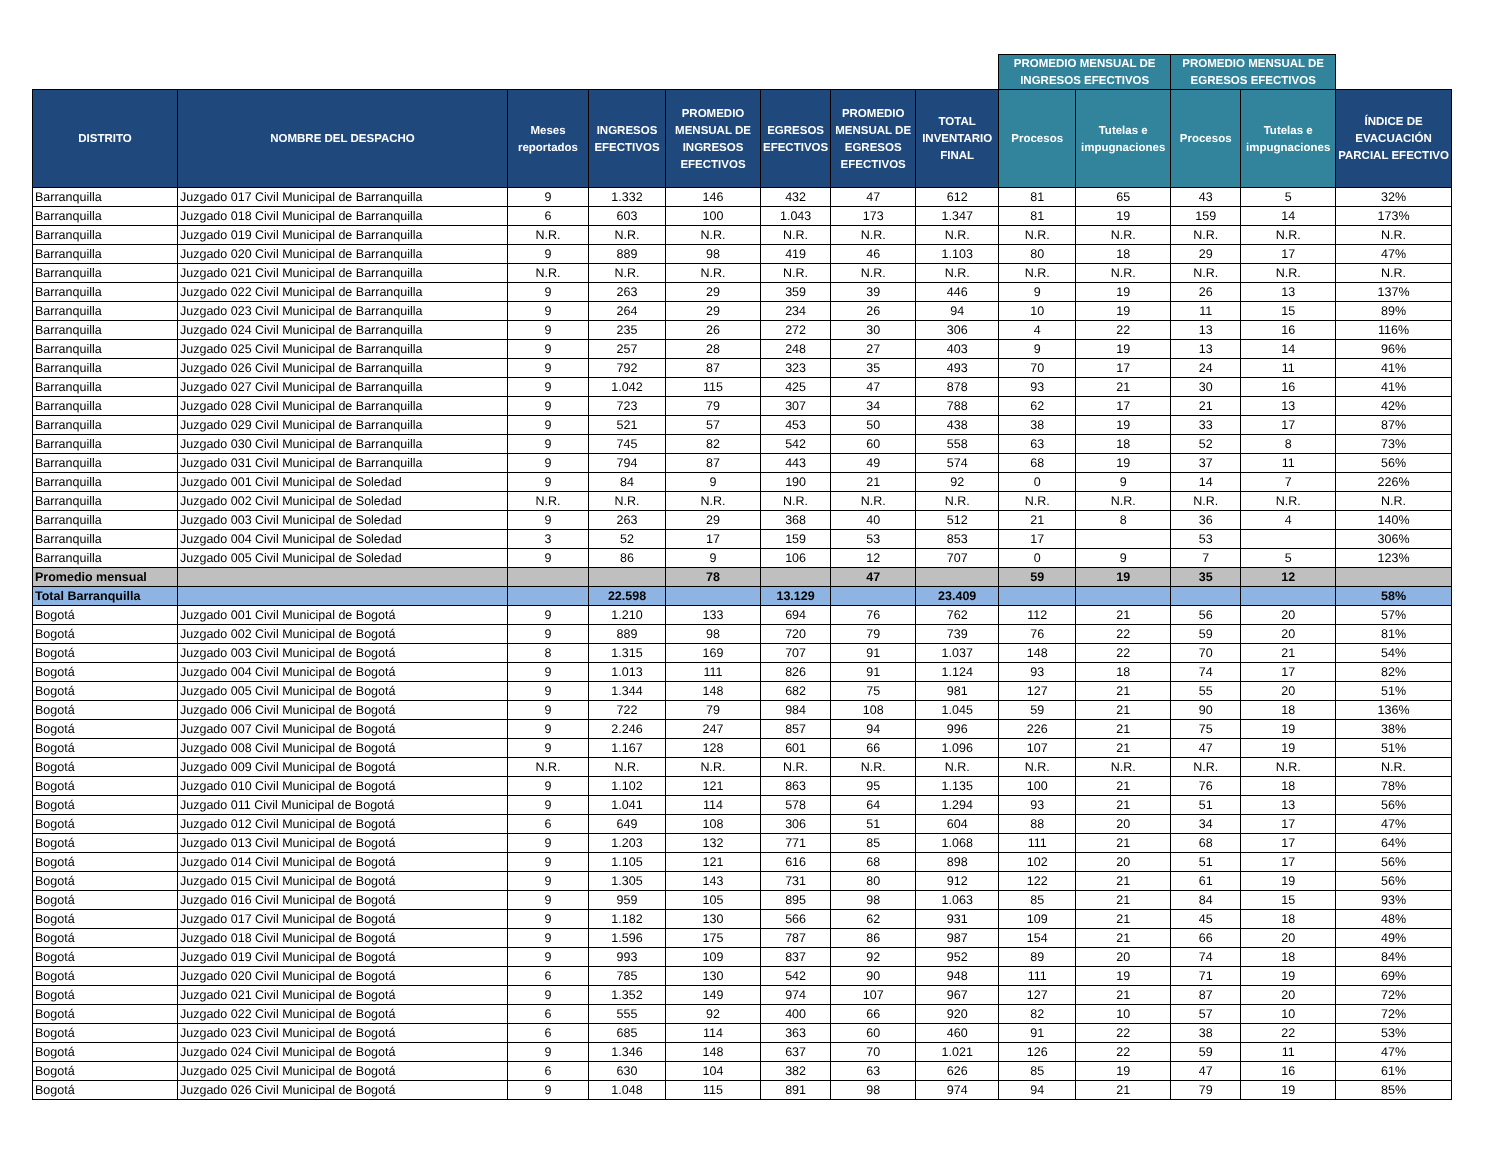| | | | | | | | | PROMEDIO MENSUAL DE INGRESOS EFECTIVOS | | PROMEDIO MENSUAL DE EGRESOS EFECTIVOS | | |
| --- | --- | --- | --- | --- | --- | --- | --- | --- | --- | --- | --- | --- |
| DISTRITO | NOMBRE DEL DESPACHO | Meses reportados | INGRESOS EFECTIVOS | PROMEDIO MENSUAL DE INGRESOS EFECTIVOS | EGRESOS EFECTIVOS | PROMEDIO MENSUAL DE EGRESOS EFECTIVOS | TOTAL INVENTARIO FINAL | Procesos | Tutelas e impugnaciones | Procesos | Tutelas e impugnaciones | ÍNDICE DE EVACUACIÓN PARCIAL EFECTIVO |
| Barranquilla | Juzgado 017 Civil Municipal de Barranquilla | 9 | 1.332 | 146 | 432 | 47 | 612 | 81 | 65 | 43 | 5 | 32% |
| Barranquilla | Juzgado 018 Civil Municipal de Barranquilla | 6 | 603 | 100 | 1.043 | 173 | 1.347 | 81 | 19 | 159 | 14 | 173% |
| Barranquilla | Juzgado 019 Civil Municipal de Barranquilla | N.R. | N.R. | N.R. | N.R. | N.R. | N.R. | N.R. | N.R. | N.R. | N.R. | N.R. |
| Barranquilla | Juzgado 020 Civil Municipal de Barranquilla | 9 | 889 | 98 | 419 | 46 | 1.103 | 80 | 18 | 29 | 17 | 47% |
| Barranquilla | Juzgado 021 Civil Municipal de Barranquilla | N.R. | N.R. | N.R. | N.R. | N.R. | N.R. | N.R. | N.R. | N.R. | N.R. | N.R. |
| Barranquilla | Juzgado 022 Civil Municipal de Barranquilla | 9 | 263 | 29 | 359 | 39 | 446 | 9 | 19 | 26 | 13 | 137% |
| Barranquilla | Juzgado 023 Civil Municipal de Barranquilla | 9 | 264 | 29 | 234 | 26 | 94 | 10 | 19 | 11 | 15 | 89% |
| Barranquilla | Juzgado 024 Civil Municipal de Barranquilla | 9 | 235 | 26 | 272 | 30 | 306 | 4 | 22 | 13 | 16 | 116% |
| Barranquilla | Juzgado 025 Civil Municipal de Barranquilla | 9 | 257 | 28 | 248 | 27 | 403 | 9 | 19 | 13 | 14 | 96% |
| Barranquilla | Juzgado 026 Civil Municipal de Barranquilla | 9 | 792 | 87 | 323 | 35 | 493 | 70 | 17 | 24 | 11 | 41% |
| Barranquilla | Juzgado 027 Civil Municipal de Barranquilla | 9 | 1.042 | 115 | 425 | 47 | 878 | 93 | 21 | 30 | 16 | 41% |
| Barranquilla | Juzgado 028 Civil Municipal de Barranquilla | 9 | 723 | 79 | 307 | 34 | 788 | 62 | 17 | 21 | 13 | 42% |
| Barranquilla | Juzgado 029 Civil Municipal de Barranquilla | 9 | 521 | 57 | 453 | 50 | 438 | 38 | 19 | 33 | 17 | 87% |
| Barranquilla | Juzgado 030 Civil Municipal de Barranquilla | 9 | 745 | 82 | 542 | 60 | 558 | 63 | 18 | 52 | 8 | 73% |
| Barranquilla | Juzgado 031 Civil Municipal de Barranquilla | 9 | 794 | 87 | 443 | 49 | 574 | 68 | 19 | 37 | 11 | 56% |
| Barranquilla | Juzgado 001 Civil Municipal de Soledad | 9 | 84 | 9 | 190 | 21 | 92 | 0 | 9 | 14 | 7 | 226% |
| Barranquilla | Juzgado 002 Civil Municipal de Soledad | N.R. | N.R. | N.R. | N.R. | N.R. | N.R. | N.R. | N.R. | N.R. | N.R. | N.R. |
| Barranquilla | Juzgado 003 Civil Municipal de Soledad | 9 | 263 | 29 | 368 | 40 | 512 | 21 | 8 | 36 | 4 | 140% |
| Barranquilla | Juzgado 004 Civil Municipal de Soledad | 3 | 52 | 17 | 159 | 53 | 853 | 17 | | 53 | | 306% |
| Barranquilla | Juzgado 005 Civil Municipal de Soledad | 9 | 86 | 9 | 106 | 12 | 707 | 0 | 9 | 7 | 5 | 123% |
| Promedio mensual | | | | 78 | | 47 | | 59 | 19 | 35 | 12 | |
| Total Barranquilla | | | 22.598 | | 13.129 | | 23.409 | | | | | 58% |
| Bogotá | Juzgado 001 Civil Municipal de Bogotá | 9 | 1.210 | 133 | 694 | 76 | 762 | 112 | 21 | 56 | 20 | 57% |
| Bogotá | Juzgado 002 Civil Municipal de Bogotá | 9 | 889 | 98 | 720 | 79 | 739 | 76 | 22 | 59 | 20 | 81% |
| Bogotá | Juzgado 003 Civil Municipal de Bogotá | 8 | 1.315 | 169 | 707 | 91 | 1.037 | 148 | 22 | 70 | 21 | 54% |
| Bogotá | Juzgado 004 Civil Municipal de Bogotá | 9 | 1.013 | 111 | 826 | 91 | 1.124 | 93 | 18 | 74 | 17 | 82% |
| Bogotá | Juzgado 005 Civil Municipal de Bogotá | 9 | 1.344 | 148 | 682 | 75 | 981 | 127 | 21 | 55 | 20 | 51% |
| Bogotá | Juzgado 006 Civil Municipal de Bogotá | 9 | 722 | 79 | 984 | 108 | 1.045 | 59 | 21 | 90 | 18 | 136% |
| Bogotá | Juzgado 007 Civil Municipal de Bogotá | 9 | 2.246 | 247 | 857 | 94 | 996 | 226 | 21 | 75 | 19 | 38% |
| Bogotá | Juzgado 008 Civil Municipal de Bogotá | 9 | 1.167 | 128 | 601 | 66 | 1.096 | 107 | 21 | 47 | 19 | 51% |
| Bogotá | Juzgado 009 Civil Municipal de Bogotá | N.R. | N.R. | N.R. | N.R. | N.R. | N.R. | N.R. | N.R. | N.R. | N.R. | N.R. |
| Bogotá | Juzgado 010 Civil Municipal de Bogotá | 9 | 1.102 | 121 | 863 | 95 | 1.135 | 100 | 21 | 76 | 18 | 78% |
| Bogotá | Juzgado 011 Civil Municipal de Bogotá | 9 | 1.041 | 114 | 578 | 64 | 1.294 | 93 | 21 | 51 | 13 | 56% |
| Bogotá | Juzgado 012 Civil Municipal de Bogotá | 6 | 649 | 108 | 306 | 51 | 604 | 88 | 20 | 34 | 17 | 47% |
| Bogotá | Juzgado 013 Civil Municipal de Bogotá | 9 | 1.203 | 132 | 771 | 85 | 1.068 | 111 | 21 | 68 | 17 | 64% |
| Bogotá | Juzgado 014 Civil Municipal de Bogotá | 9 | 1.105 | 121 | 616 | 68 | 898 | 102 | 20 | 51 | 17 | 56% |
| Bogotá | Juzgado 015 Civil Municipal de Bogotá | 9 | 1.305 | 143 | 731 | 80 | 912 | 122 | 21 | 61 | 19 | 56% |
| Bogotá | Juzgado 016 Civil Municipal de Bogotá | 9 | 959 | 105 | 895 | 98 | 1.063 | 85 | 21 | 84 | 15 | 93% |
| Bogotá | Juzgado 017 Civil Municipal de Bogotá | 9 | 1.182 | 130 | 566 | 62 | 931 | 109 | 21 | 45 | 18 | 48% |
| Bogotá | Juzgado 018 Civil Municipal de Bogotá | 9 | 1.596 | 175 | 787 | 86 | 987 | 154 | 21 | 66 | 20 | 49% |
| Bogotá | Juzgado 019 Civil Municipal de Bogotá | 9 | 993 | 109 | 837 | 92 | 952 | 89 | 20 | 74 | 18 | 84% |
| Bogotá | Juzgado 020 Civil Municipal de Bogotá | 6 | 785 | 130 | 542 | 90 | 948 | 111 | 19 | 71 | 19 | 69% |
| Bogotá | Juzgado 021 Civil Municipal de Bogotá | 9 | 1.352 | 149 | 974 | 107 | 967 | 127 | 21 | 87 | 20 | 72% |
| Bogotá | Juzgado 022 Civil Municipal de Bogotá | 6 | 555 | 92 | 400 | 66 | 920 | 82 | 10 | 57 | 10 | 72% |
| Bogotá | Juzgado 023 Civil Municipal de Bogotá | 6 | 685 | 114 | 363 | 60 | 460 | 91 | 22 | 38 | 22 | 53% |
| Bogotá | Juzgado 024 Civil Municipal de Bogotá | 9 | 1.346 | 148 | 637 | 70 | 1.021 | 126 | 22 | 59 | 11 | 47% |
| Bogotá | Juzgado 025 Civil Municipal de Bogotá | 6 | 630 | 104 | 382 | 63 | 626 | 85 | 19 | 47 | 16 | 61% |
| Bogotá | Juzgado 026 Civil Municipal de Bogotá | 9 | 1.048 | 115 | 891 | 98 | 974 | 94 | 21 | 79 | 19 | 85% |